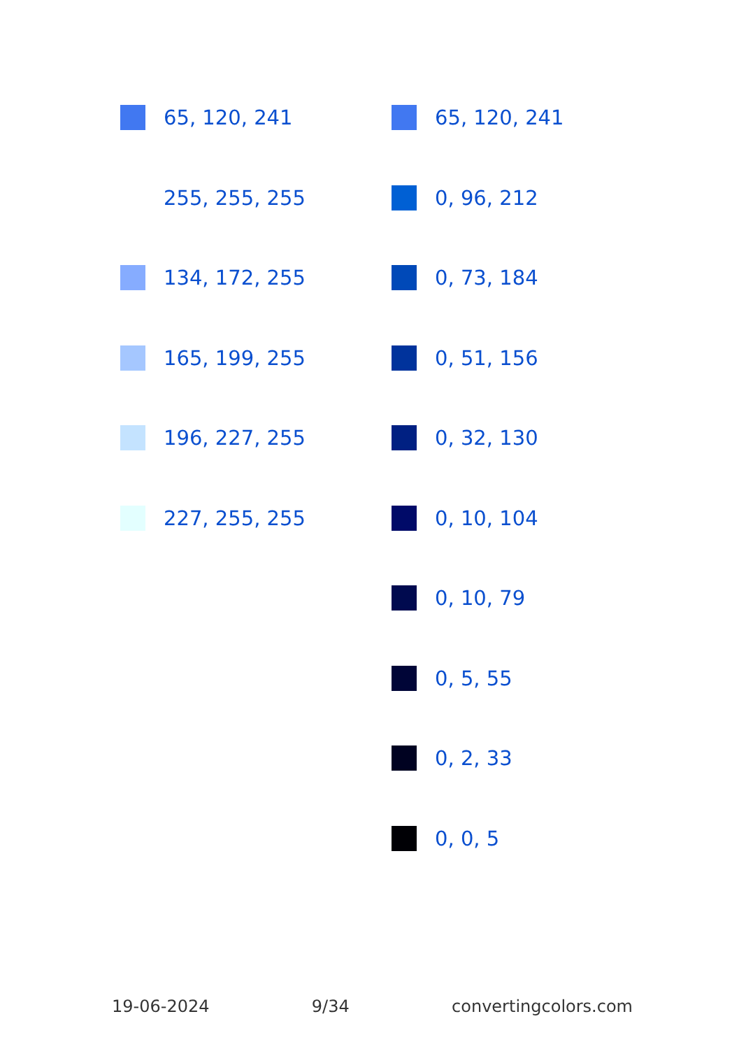65, 120, 241
255, 255, 255
134, 172, 255
165, 199, 255
196, 227, 255
227, 255, 255
65, 120, 241
0, 96, 212
0, 73, 184
0, 51, 156
0, 32, 130
0, 10, 104
0, 10, 79
0, 5, 55
0, 2, 33
0, 0, 5
19-06-2024 9/34 convertingcolors.com